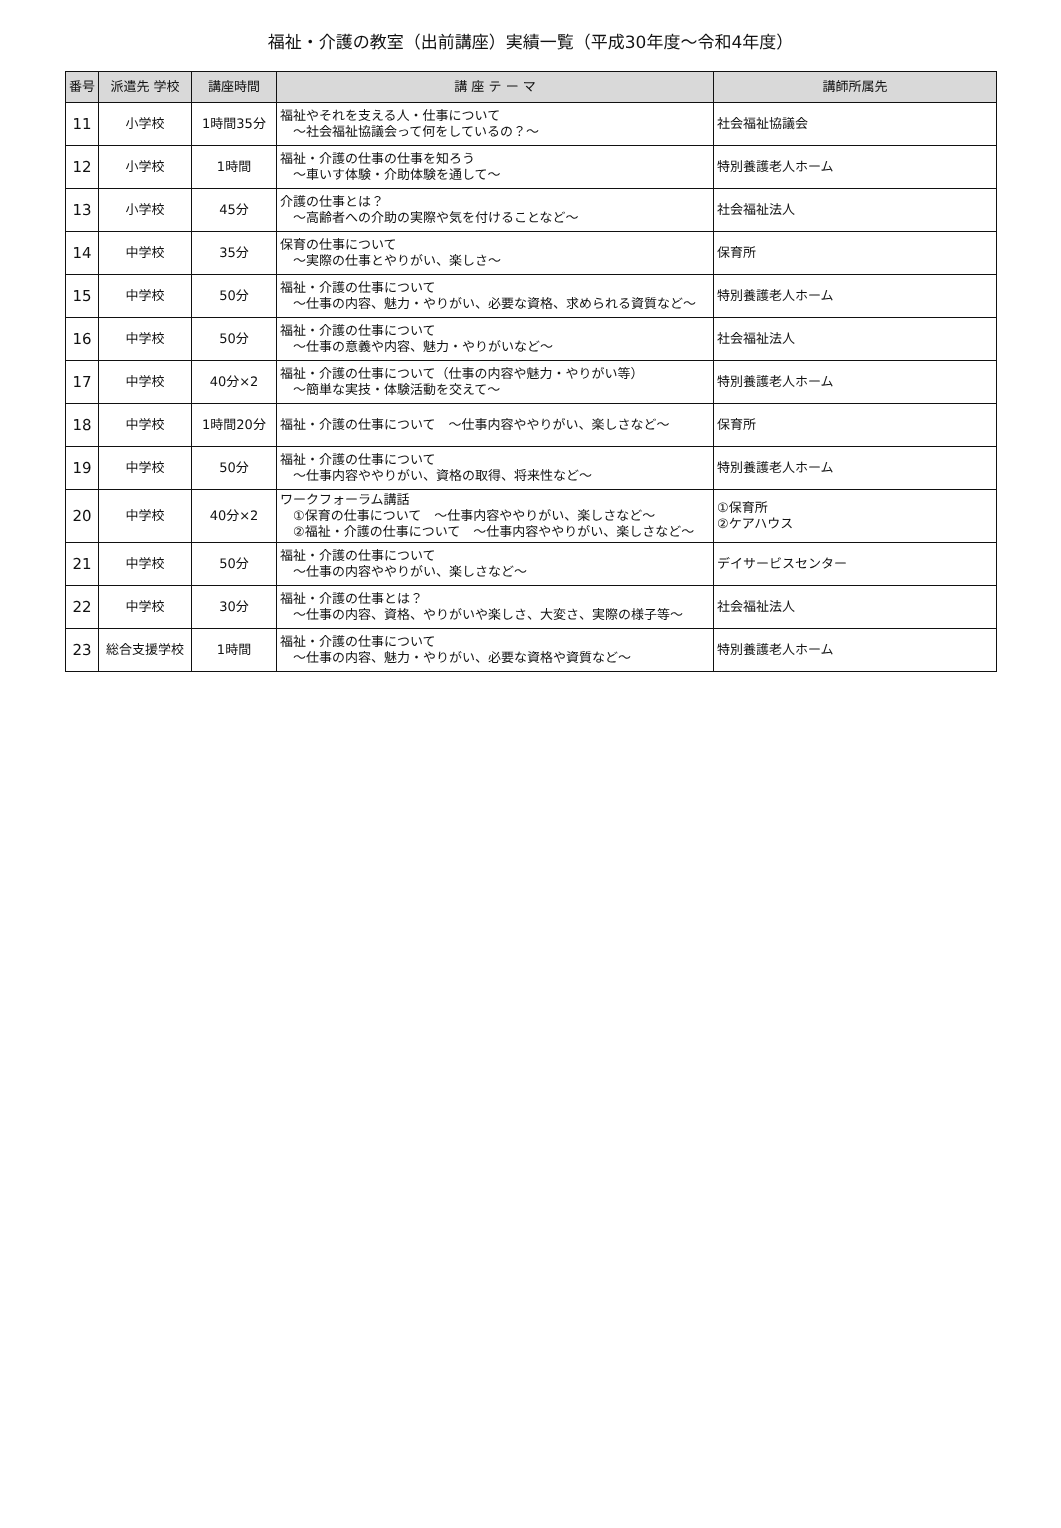福祉・介護の教室（出前講座）実績一覧（平成30年度～令和4年度）
| 番号 | 派遣先 学校 | 講座時間 | 講 座 テ ー マ | 講師所属先 |
| --- | --- | --- | --- | --- |
| 11 | 小学校 | 1時間35分 | 福祉やそれを支える人・仕事について ～社会福祉協議会って何をしているの？～ | 社会福祉協議会 |
| 12 | 小学校 | 1時間 | 福祉・介護の仕事の仕事を知ろう ～車いす体験・介助体験を通して～ | 特別養護老人ホーム |
| 13 | 小学校 | 45分 | 介護の仕事とは？ ～高齢者への介助の実際や気を付けることなど～ | 社会福祉法人 |
| 14 | 中学校 | 35分 | 保育の仕事について ～実際の仕事とやりがい、楽しさ～ | 保育所 |
| 15 | 中学校 | 50分 | 福祉・介護の仕事について ～仕事の内容、魅力・やりがい、必要な資格、求められる資質など～ | 特別養護老人ホーム |
| 16 | 中学校 | 50分 | 福祉・介護の仕事について ～仕事の意義や内容、魅力・やりがいなど～ | 社会福祉法人 |
| 17 | 中学校 | 40分×2 | 福祉・介護の仕事について（仕事の内容や魅力・やりがい等） ～簡単な実技・体験活動を交えて～ | 特別養護老人ホーム |
| 18 | 中学校 | 1時間20分 | 福祉・介護の仕事について ～仕事内容ややりがい、楽しさなど～ | 保育所 |
| 19 | 中学校 | 50分 | 福祉・介護の仕事について ～仕事内容ややりがい、資格の取得、将来性など～ | 特別養護老人ホーム |
| 20 | 中学校 | 40分×2 | ワークフォーラム講話 ①保育の仕事について ～仕事内容ややりがい、楽しさなど～ ②福祉・介護の仕事について ～仕事内容ややりがい、楽しさなど～ | ①保育所 ②ケアハウス |
| 21 | 中学校 | 50分 | 福祉・介護の仕事について ～仕事の内容ややりがい、楽しさなど～ | デイサービスセンター |
| 22 | 中学校 | 30分 | 福祉・介護の仕事とは？ ～仕事の内容、資格、やりがいや楽しさ、大変さ、実際の様子等～ | 社会福祉法人 |
| 23 | 総合支援学校 | 1時間 | 福祉・介護の仕事について ～仕事の内容、魅力・やりがい、必要な資格や資質など～ | 特別養護老人ホーム |